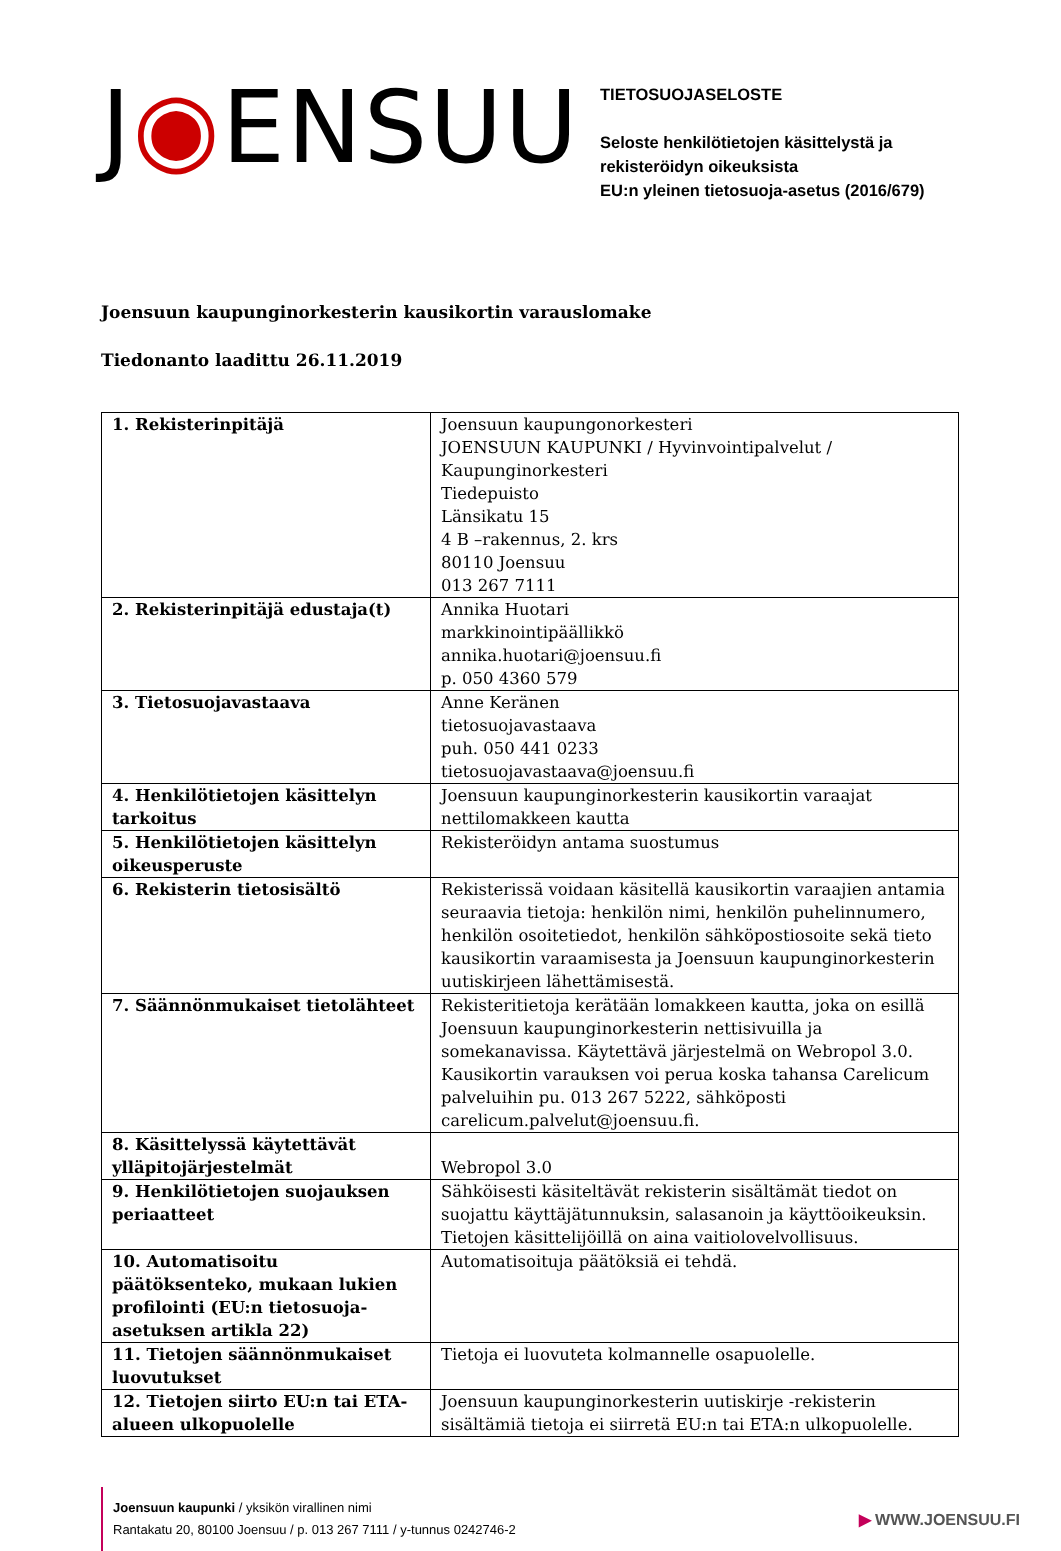J◉ENSUU
TIETOSUOJASELOSTE
Seloste henkilötietojen käsittelystä ja rekisteröidyn oikeuksista
EU:n yleinen tietosuoja-asetus (2016/679)
Joensuun kaupunginorkesterin kausikortin varauslomake
Tiedonanto laadittu 26.11.2019
| 1. Rekisterinpitäjä | Joensuun kaupungonorkesteri JOENSUUN KAUPUNKI / Hyvinvointipalvelut / Kaupunginorkesteri Tiedepuisto Länsikatu 15 4 B –rakennus, 2. krs 80110 Joensuu 013 267 7111 |
| 2. Rekisterinpitäjä edustaja(t) | Annika Huotari markkinointipäällikkö annika.huotari@joensuu.fi p. 050 4360 579 |
| 3. Tietosuojavastaava | Anne Keränen tietosuojavastaava puh. 050 441 0233 tietosuojavastaava@joensuu.fi |
| 4. Henkilötietojen käsittelyn tarkoitus | Joensuun kaupunginorkesterin kausikortin varaajat nettilomakkeen kautta |
| 5. Henkilötietojen käsittelyn oikeusperuste | Rekisteröidyn antama suostumus |
| 6. Rekisterin tietosisältö | Rekisterissä voidaan käsitellä kausikortin varaajien antamia seuraavia tietoja: henkilön nimi, henkilön puhelinnumero, henkilön osoitetiedot, henkilön sähköpostiosoite sekä tieto kausikortin varaamisesta ja Joensuun kaupunginorkesterin uutiskirjeen lähettämisestä. |
| 7. Säännönmukaiset tietolähteet | Rekisteritietoja kerätään lomakkeen kautta, joka on esillä Joensuun kaupunginorkesterin nettisivuilla ja somekanavissa. Käytettävä järjestelmä on Webropol 3.0. Kausikortin varauksen voi perua koska tahansa Carelicum palveluihin pu. 013 267 5222, sähköposti carelicum.palvelut@joensuu.fi. |
| 8. Käsittelyssä käytettävät ylläpitojärjestelmät | Webropol 3.0 |
| 9. Henkilötietojen suojauksen periaatteet | Sähköisesti käsiteltävät rekisterin sisältämät tiedot on suojattu käyttäjätunnuksin, salasanoin ja käyttöoikeuksin. Tietojen käsittelijöillä on aina vaitiolovelvollisuus. |
| 10. Automatisoitu päätöksenteko, mukaan lukien profilointi (EU:n tietosuoja-asetuksen artikla 22) | Automatisoituja päätöksiä ei tehdä. |
| 11. Tietojen säännönmukaiset luovutukset | Tietoja ei luovuteta kolmannelle osapuolelle. |
| 12. Tietojen siirto EU:n tai ETA-alueen ulkopuolelle | Joensuun kaupunginorkesterin uutiskirje -rekisterin sisältämiä tietoja ei siirretä EU:n tai ETA:n ulkopuolelle. |
Joensuun kaupunki / yksikön virallinen nimi
Rantakatu 20, 80100 Joensuu / p. 013 267 7111 / y-tunnus 0242746-2
▶ WWW.JOENSUU.FI